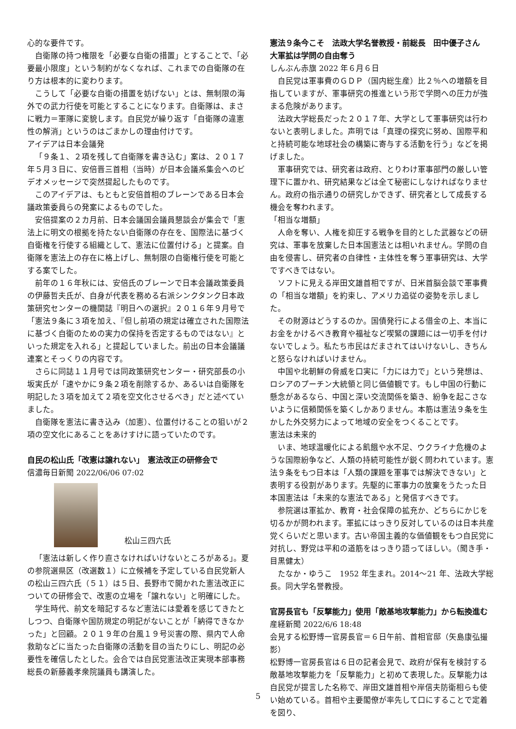心的な要件です。
自衛隊の持つ権限を「必要な自衛の措置」とすることで、「必要最小限度」という制約がなくなれば、これまでの自衛隊の在り方は根本的に変わります。
こうして「必要な自衛の措置を妨げない」とは、無制限の海外での武力行使を可能とすることになります。自衛隊は、まさに戦力＝軍隊に変貌します。自民党が繰り返す「自衛隊の違憲性の解消」というのはごまかしの理由付けです。
アイデアは日本会議発
「９条１、２項を残して自衛隊を書き込む」案は、２０１７年５月３日に、安倍晋三首相（当時）が日本会議系集会へのビデオメッセージで突然提起したものです。
このアイデアは、もともと安倍首相のブレーンである日本会議政策委員らの発案によるものでした。
安倍提案の２カ月前、日本会議国会議員懇談会が集会で「憲法上に明文の根拠を持たない自衛隊の存在を、国際法に基づく自衛権を行使する組織として、憲法に位置付ける」と提案。自衛隊を憲法上の存在に格上げし、無制限の自衛権行使を可能とする案でした。
前年の１６年秋には、安倍氏のブレーンで日本会議政策委員の伊藤哲夫氏が、自身が代表を務める右派シンクタンク日本政策研究センターの機関誌『明日への選択』２０１６年９月号で「憲法９条に３項を加え、『但し前項の規定は確立された国際法に基づく自衛のための実力の保持を否定するものではない』といった規定を入れる」と提起していました。前出の日本会議議連案とそっくりの内容です。
さらに同誌１１月号では同政策研究センター・研究部長の小坂実氏が「速やかに９条２項を削除するか、あるいは自衛隊を明記した３項を加えて２項を空文化させるべき」だと述べていました。
自衛隊を憲法に書き込み（加憲）、位置付けることの狙いが２項の空文化にあることをあけすけに語っていたのです。
自民の松山氏「改憲は譲れない」　憲法改正の研修会で
信濃毎日新聞 2022/06/06 07:02
松山三四六氏
「憲法は新しく作り直さなければいけないところがある」。夏の参院選県区（改選数１）に立候補を予定している自民党新人の松山三四六氏（５１）は５日、長野市で開かれた憲法改正についての研修会で、改憲の立場を「譲れない」と明確にした。
学生時代、前文を暗記するなど憲法には愛着を感じてきたとしつつ、自衛隊や国防規定の明記がないことが「納得できなかった」と回顧。２０１９年の台風１９号災害の際、県内で人命救助などに当たった自衛隊の活動を目の当たりにし、明記の必要性を確信したとした。会合では自民党憲法改正実現本部事務総長の新藤義孝衆院議員も講演した。
憲法９条今こそ　法政大学名誉教授・前総長　田中優子さん
大軍拡は学問の自由奪う
しんぶん赤旗 2022 年６月６日
自民党は軍事費のＧＤＰ（国内総生産）比２％への増額を目指していますが、軍事研究の推進という形で学問への圧力が強まる危険があります。
法政大学総長だった２０１７年、大学として軍事研究は行わないと表明しました。声明では「真理の探究に努め、国際平和と持続可能な地球社会の構築に寄与する活動を行う」などを掲げました。
軍事研究では、研究者は政府、とりわけ軍事部門の厳しい管理下に置かれ、研究結果などは全て秘密にしなければなりません。政府の指示通りの研究しかできず、研究者として成長する機会を奪われます。
「相当な増額」
人命を奪い、人権を抑圧する戦争を目的とした武器などの研究は、軍事を放棄した日本国憲法とは相いれません。学問の自由を侵害し、研究者の自律性・主体性を奪う軍事研究は、大学ですべきではない。
ソフトに見える岸田文雄首相ですが、日米首脳会談で軍事費の「相当な増額」を約束し、アメリカ追従の姿勢を示しました。
その財源はどうするのか。国債発行による借金の上、本当にお金をかけるべき教育や福祉など喫緊の課題には一切手を付けないでしょう。私たち市民はだまされてはいけないし、きちんと怒らなければいけません。
中国や北朝鮮の脅威を口実に「力には力で」という発想は、ロシアのプーチン大統領と同じ価値観です。もし中国の行動に懸念があるなら、中国と深い交流関係を築き、紛争を起こさないように信頼関係を築くしかありません。本筋は憲法９条を生かした外交努力によって地域の安全をつくることです。
憲法は未来的
いま、地球温暖化による飢餓や水不足、ウクライナ危機のような国際紛争など、人類の持続可能性が鋭く問われています。憲法９条をもつ日本は「人類の課題を軍事では解決できない」と表明する役割があります。先駆的に軍事力の放棄をうたった日本国憲法は「未来的な憲法である」と発信すべきです。
参院選は軍拡か、教育・社会保障の拡充か、どちらにかじを切るかが問われます。軍拡にはっきり反対しているのは日本共産党くらいだと思います。古い帝国主義的な価値観をもつ自民党に対抗し、野党は平和の道筋をはっきり語ってほしい。（聞き手・目黒健太）
たなか・ゆうこ　1952 年生まれ。2014～21 年、法政大学総長。同大学名誉教授。
官房長官も「反撃能力」使用「敵基地攻撃能力」から転換進む
産経新聞 2022/6/6 18:48
会見する松野博一官房長官＝６日午前、首相官邸（矢島康弘撮影）
松野博一官房長官は６日の記者会見で、政府が保有を検討する敵基地攻撃能力を「反撃能力」と初めて表現した。反撃能力は自民党が提言した名称で、岸田文雄首相や岸信夫防衛相らも使い始めている。首相や主要閣僚が率先して口にすることで定着を図り、
5